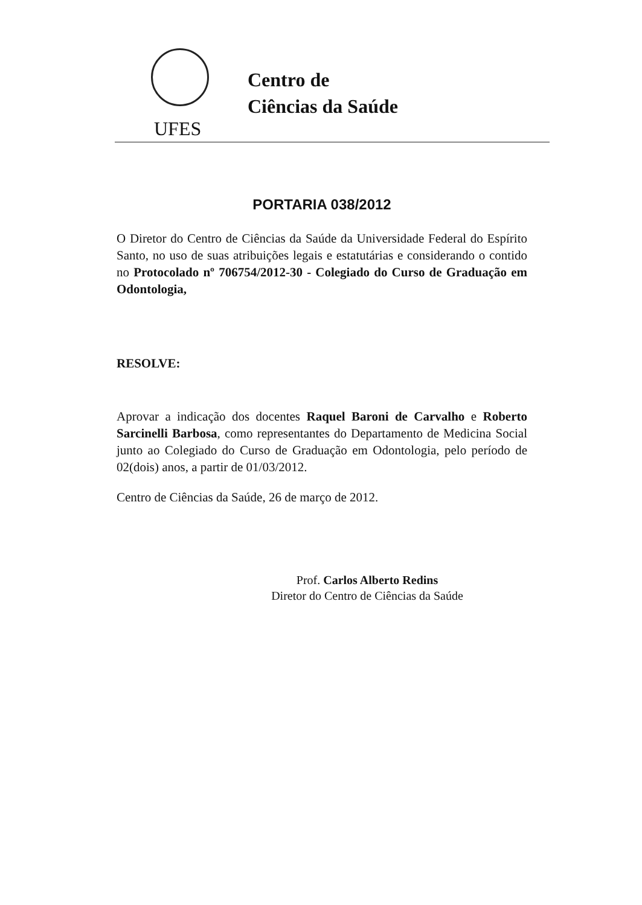UFES
Centro de
Ciências da Saúde
PORTARIA 038/2012
O Diretor do Centro de Ciências da Saúde da Universidade Federal do Espírito Santo, no uso de suas atribuições legais e estatutárias e considerando o contido no Protocolado nº 706754/2012-30 - Colegiado do Curso de Graduação em Odontologia,
RESOLVE:
Aprovar a indicação dos docentes Raquel Baroni de Carvalho e Roberto Sarcinelli Barbosa, como representantes do Departamento de Medicina Social junto ao Colegiado do Curso de Graduação em Odontologia, pelo período de 02(dois) anos, a partir de 01/03/2012.
Centro de Ciências da Saúde, 26 de março de 2012.
Prof. Carlos Alberto Redins
Diretor do Centro de Ciências da Saúde